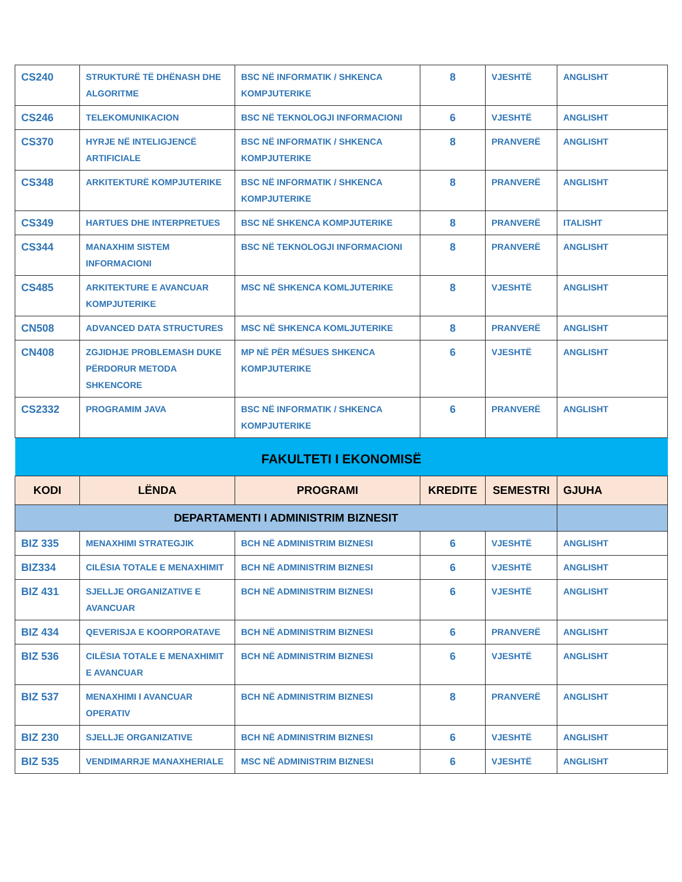| CS240 | STRUKTURË TË DHËNASH DHE ALGORITME | BSC NË INFORMATIK / SHKENCA KOMPJUTERIKE | 8 | VJESHTË | ANGLISHT |
| CS246 | TELEKOMUNIKACION | BSC NË TEKNOLOGJI INFORMACIONI | 6 | VJESHTË | ANGLISHT |
| CS370 | HYRJE NË INTELIGJENCË ARTIFICIALE | BSC NË INFORMATIK / SHKENCA KOMPJUTERIKE | 8 | PRANVERË | ANGLISHT |
| CS348 | ARKITEKTURË KOMPJUTERIKE | BSC NË INFORMATIK / SHKENCA KOMPJUTERIKE | 8 | PRANVERË | ANGLISHT |
| CS349 | HARTUES DHE INTERPRETUES | BSC NË SHKENCA KOMPJUTERIKE | 8 | PRANVERË | ITALISHT |
| CS344 | MANAXHIM SISTEM INFORMACIONI | BSC NË TEKNOLOGJI INFORMACIONI | 8 | PRANVERË | ANGLISHT |
| CS485 | ARKITEKTURE E AVANCUAR KOMPJUTERIKE | MSC NË SHKENCA KOMLJUTERIKE | 8 | VJESHTË | ANGLISHT |
| CN508 | ADVANCED DATA STRUCTURES | MSC NË SHKENCA KOMLJUTERIKE | 8 | PRANVERË | ANGLISHT |
| CN408 | ZGJIDHJE PROBLEMASH DUKE PËRDORUR METODA SHKENCORE | MP NË PËR MËSUES SHKENCA KOMPJUTERIKE | 6 | VJESHTË | ANGLISHT |
| CS2332 | PROGRAMIM JAVA | BSC NË INFORMATIK / SHKENCA KOMPJUTERIKE | 6 | PRANVERË | ANGLISHT |
| FAKULTETI I EKONOMISË | | | | | |
| KODI | LËNDA | PROGRAMI | KREDITE | SEMESTRI | GJUHA |
| DEPARTAMENTI I ADMINISTRIM BIZNESIT | | | | | |
| BIZ 335 | MENAXHIMI STRATEGJIK | BCH NË ADMINISTRIM BIZNESI | 6 | VJESHTË | ANGLISHT |
| BIZ334 | CILËSIA TOTALE E MENAXHIMIT | BCH NË ADMINISTRIM BIZNESI | 6 | VJESHTË | ANGLISHT |
| BIZ 431 | SJELLJE ORGANIZATIVE E AVANCUAR | BCH NË ADMINISTRIM BIZNESI | 6 | VJESHTË | ANGLISHT |
| BIZ 434 | QEVERISJA E KOORPORATAVE | BCH NË ADMINISTRIM BIZNESI | 6 | PRANVERË | ANGLISHT |
| BIZ 536 | CILËSIA TOTALE E MENAXHIMIT E AVANCUAR | BCH NË ADMINISTRIM BIZNESI | 6 | VJESHTË | ANGLISHT |
| BIZ 537 | MENAXHIMI I AVANCUAR OPERATIV | BCH NË ADMINISTRIM BIZNESI | 8 | PRANVERË | ANGLISHT |
| BIZ 230 | SJELLJE ORGANIZATIVE | BCH NË ADMINISTRIM BIZNESI | 6 | VJESHTË | ANGLISHT |
| BIZ 535 | VENDIMARRJE MANAXHERIALE | MSC NË ADMINISTRIM BIZNESI | 6 | VJESHTË | ANGLISHT |